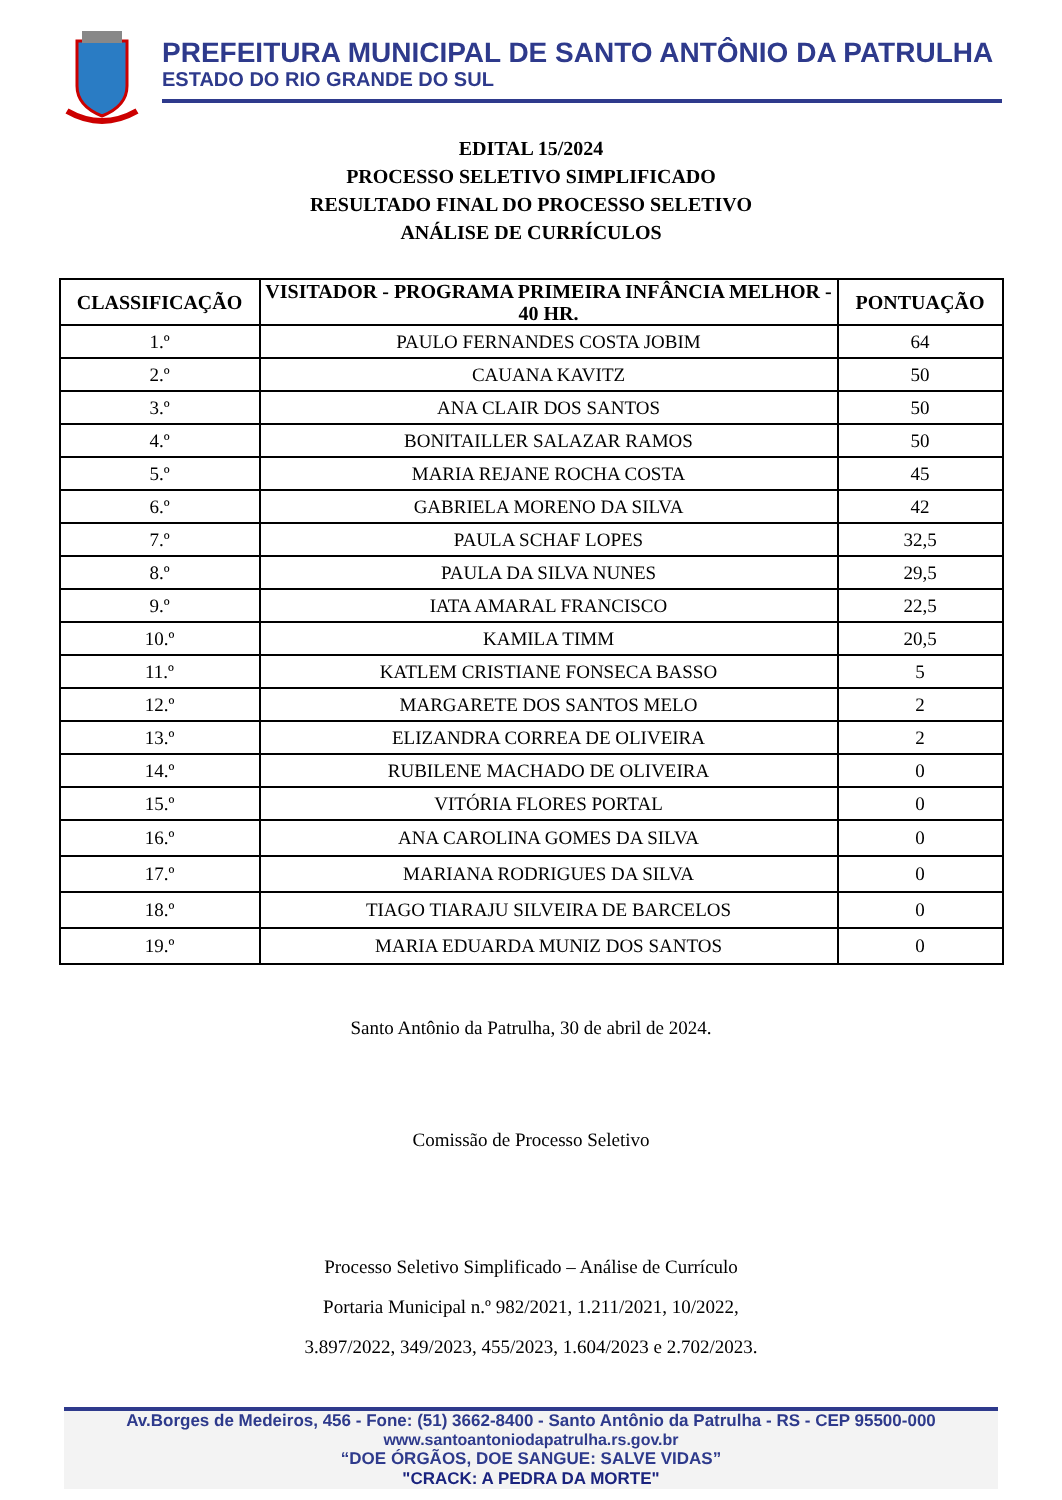PREFEITURA MUNICIPAL DE SANTO ANTÔNIO DA PATRULHA
ESTADO DO RIO GRANDE DO SUL
EDITAL 15/2024
PROCESSO SELETIVO SIMPLIFICADO
RESULTADO FINAL DO PROCESSO SELETIVO
ANÁLISE DE CURRÍCULOS
| CLASSIFICAÇÃO | VISITADOR - PROGRAMA PRIMEIRA INFÂNCIA MELHOR - 40 HR. | PONTUAÇÃO |
| --- | --- | --- |
| 1.º | PAULO FERNANDES COSTA JOBIM | 64 |
| 2.º | CAUANA KAVITZ | 50 |
| 3.º | ANA CLAIR DOS SANTOS | 50 |
| 4.º | BONITAILLER SALAZAR RAMOS | 50 |
| 5.º | MARIA REJANE ROCHA COSTA | 45 |
| 6.º | GABRIELA MORENO DA SILVA | 42 |
| 7.º | PAULA SCHAF LOPES | 32,5 |
| 8.º | PAULA DA SILVA NUNES | 29,5 |
| 9.º | IATA AMARAL FRANCISCO | 22,5 |
| 10.º | KAMILA TIMM | 20,5 |
| 11.º | KATLEM CRISTIANE FONSECA BASSO | 5 |
| 12.º | MARGARETE DOS SANTOS MELO | 2 |
| 13.º | ELIZANDRA CORREA DE OLIVEIRA | 2 |
| 14.º | RUBILENE MACHADO DE OLIVEIRA | 0 |
| 15.º | VITÓRIA FLORES PORTAL | 0 |
| 16.º | ANA CAROLINA GOMES DA SILVA | 0 |
| 17.º | MARIANA RODRIGUES DA SILVA | 0 |
| 18.º | TIAGO TIARAJU SILVEIRA DE BARCELOS | 0 |
| 19.º | MARIA EDUARDA MUNIZ DOS SANTOS | 0 |
Santo Antônio da Patrulha, 30 de abril de 2024.
Comissão de Processo Seletivo
Processo Seletivo Simplificado – Análise de Currículo
Portaria Municipal n.º 982/2021, 1.211/2021, 10/2022,
3.897/2022, 349/2023, 455/2023, 1.604/2023 e 2.702/2023.
Av.Borges de Medeiros, 456 - Fone: (51) 3662-8400 - Santo Antônio da Patrulha - RS - CEP 95500-000
www.santoantoniodapatrulha.rs.gov.br
“DOE ÓRGÃOS, DOE SANGUE: SALVE VIDAS”
"CRACK: A PEDRA DA MORTE"